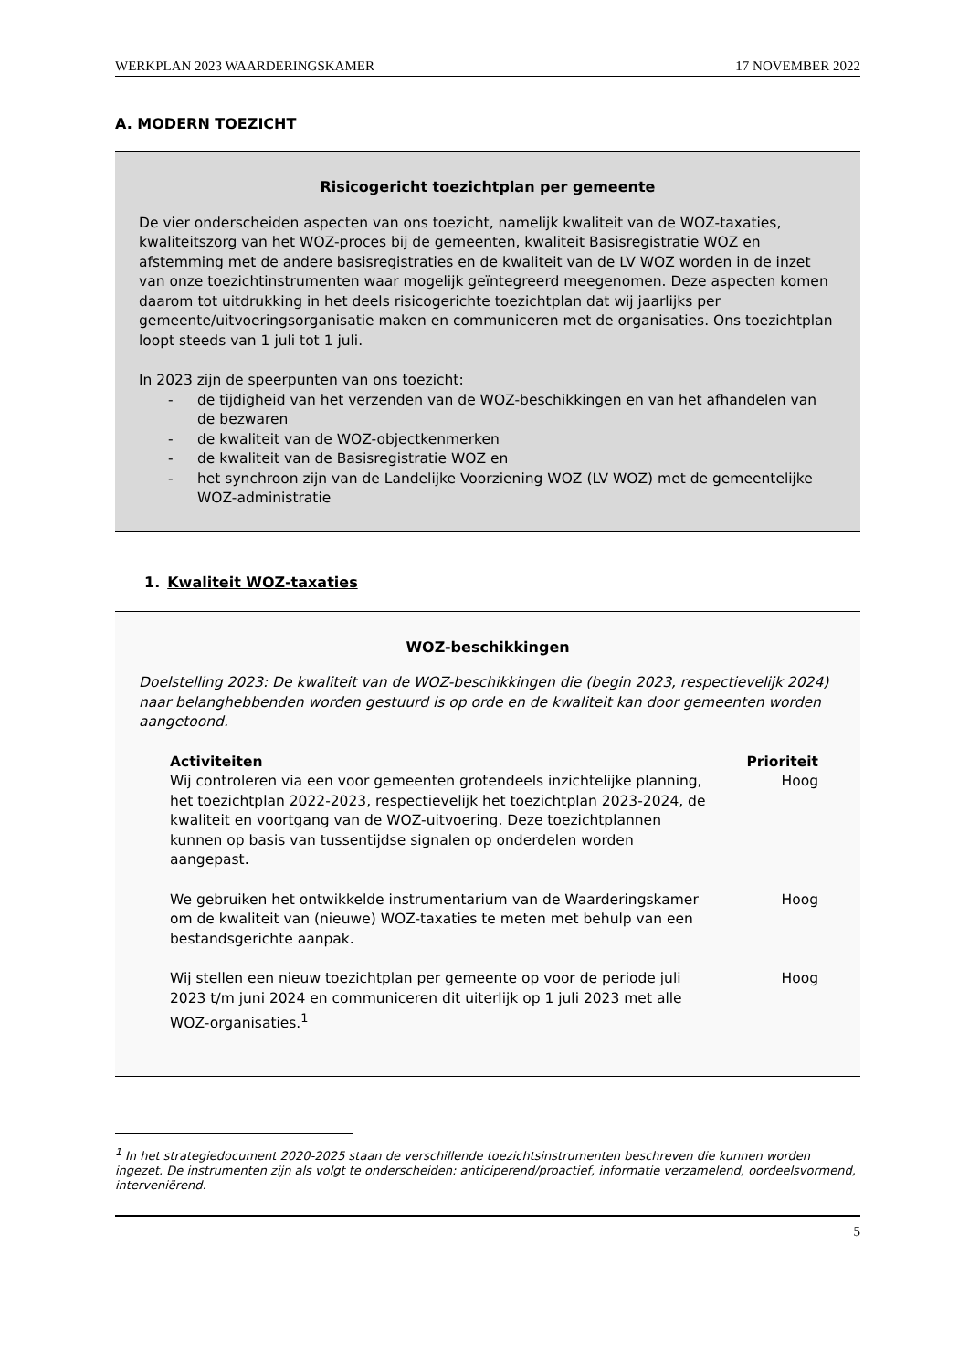WERKPLAN 2023 WAARDERINGSKAMER 17 NOVEMBER 2022
A. MODERN TOEZICHT
Risicogericht toezichtplan per gemeente
De vier onderscheiden aspecten van ons toezicht, namelijk kwaliteit van de WOZ-taxaties, kwaliteitszorg van het WOZ-proces bij de gemeenten, kwaliteit Basisregistratie WOZ en afstemming met de andere basisregistraties en de kwaliteit van de LV WOZ worden in de inzet van onze toezichtinstrumenten waar mogelijk geïntegreerd meegenomen. Deze aspecten komen daarom tot uitdrukking in het deels risicogerichte toezichtplan dat wij jaarlijks per gemeente/uitvoeringsorganisatie maken en communiceren met de organisaties. Ons toezichtplan loopt steeds van 1 juli tot 1 juli.
In 2023 zijn de speerpunten van ons toezicht:
- de tijdigheid van het verzenden van de WOZ-beschikkingen en van het afhandelen van de bezwaren
- de kwaliteit van de WOZ-objectkenmerken
- de kwaliteit van de Basisregistratie WOZ en
- het synchroon zijn van de Landelijke Voorziening WOZ (LV WOZ) met de gemeentelijke WOZ-administratie
1. Kwaliteit WOZ-taxaties
WOZ-beschikkingen
Doelstelling 2023: De kwaliteit van de WOZ-beschikkingen die (begin 2023, respectievelijk 2024) naar belanghebbenden worden gestuurd is op orde en de kwaliteit kan door gemeenten worden aangetoond.
| Activiteiten | Prioriteit |
| --- | --- |
| Wij controleren via een voor gemeenten grotendeels inzichtelijke planning, het toezichtplan 2022-2023, respectievelijk het toezichtplan 2023-2024, de kwaliteit en voortgang van de WOZ-uitvoering. Deze toezichtplannen kunnen op basis van tussentijdse signalen op onderdelen worden aangepast. | Hoog |
| We gebruiken het ontwikkelde instrumentarium van de Waarderingskamer om de kwaliteit van (nieuwe) WOZ-taxaties te meten met behulp van een bestandsgerichte aanpak. | Hoog |
| Wij stellen een nieuw toezichtplan per gemeente op voor de periode juli 2023 t/m juni 2024 en communiceren dit uiterlijk op 1 juli 2023 met alle WOZ-organisaties.<sup>1</sup> | Hoog |
<sup>1</sup> In het strategiedocument 2020-2025 staan de verschillende toezichtsinstrumenten beschreven die kunnen worden ingezet. De instrumenten zijn als volgt te onderscheiden: anticiperend/proactief, informatie verzamelend, oordeelsvormend, interveniërend.
5